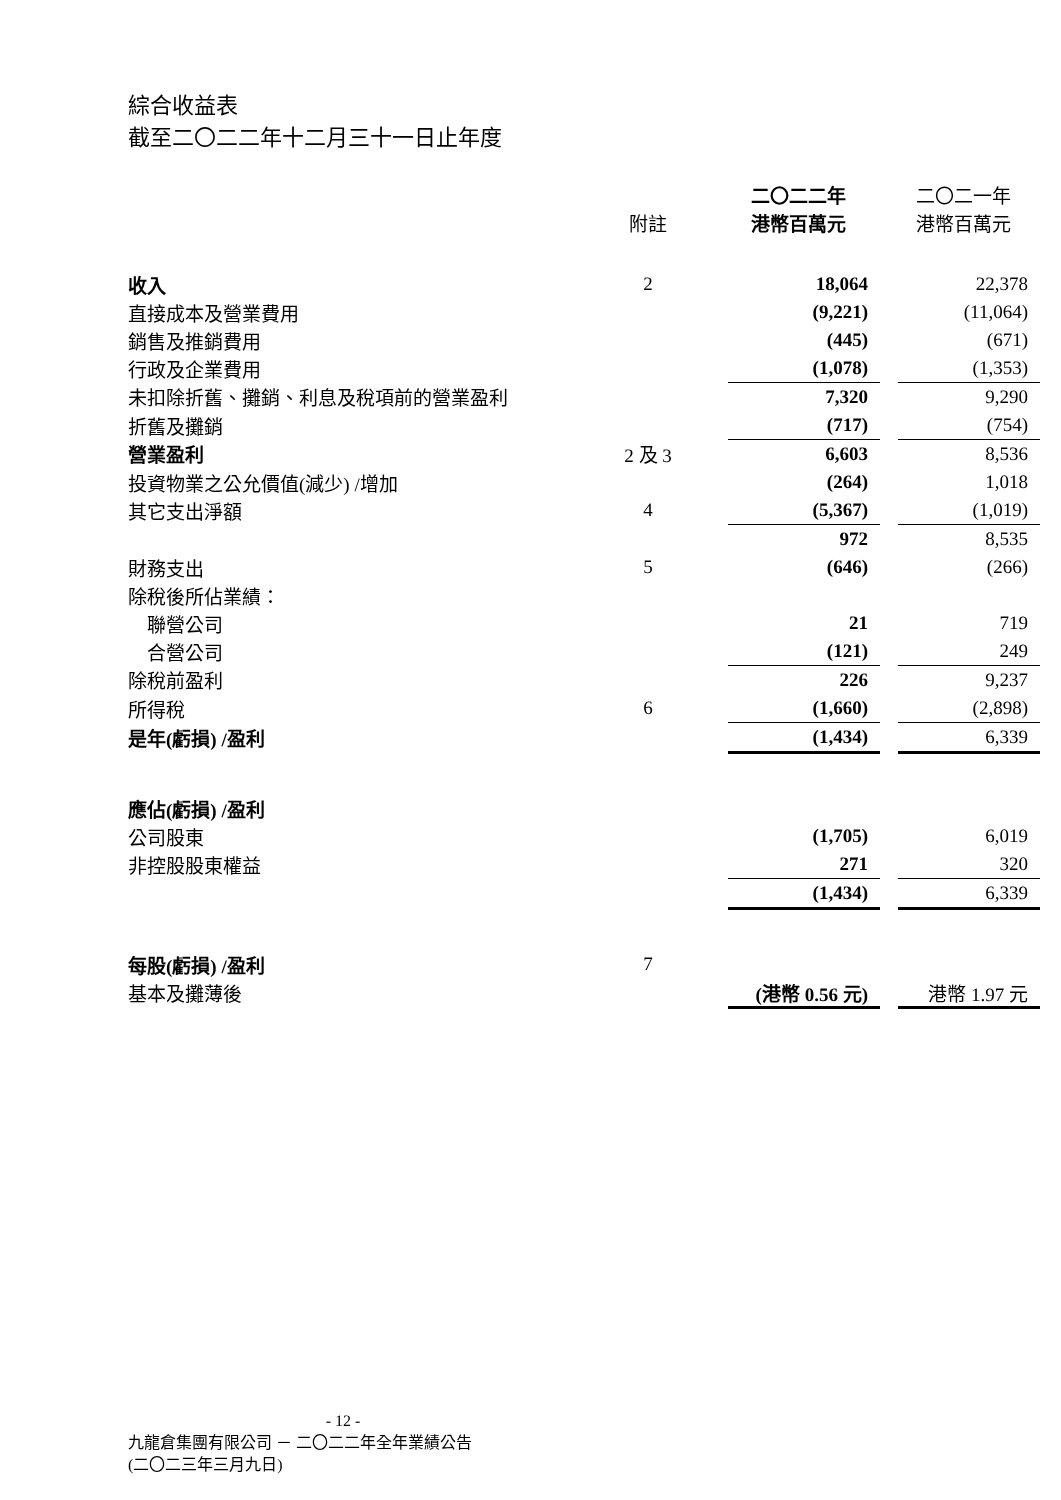綜合收益表
截至二〇二二年十二月三十一日止年度
| | | 二〇二二年 | | 二〇二一年 |
| --- | --- | --- | --- | --- |
| | 附註 | 港幣百萬元 | | 港幣百萬元 |
| 收入 | 2 | 18,064 | | 22,378 |
| 直接成本及營業費用 | | (9,221) | | (11,064) |
| 銷售及推銷費用 | | (445) | | (671) |
| 行政及企業費用 | | (1,078) | | (1,353) |
| 未扣除折舊、攤銷、利息及稅項前的營業盈利 | | 7,320 | | 9,290 |
| 折舊及攤銷 | | (717) | | (754) |
| 營業盈利 | 2 及 3 | 6,603 | | 8,536 |
| 投資物業之公允價值(減少) /增加 | | (264) | | 1,018 |
| 其它支出淨額 | 4 | (5,367) | | (1,019) |
| | | 972 | | 8,535 |
| 財務支出 | 5 | (646) | | (266) |
| 除稅後所佔業績： | | | | |
| 聯營公司 | | 21 | | 719 |
| 合營公司 | | (121) | | 249 |
| 除稅前盈利 | | 226 | | 9,237 |
| 所得稅 | 6 | (1,660) | | (2,898) |
| 是年(虧損) /盈利 | | (1,434) | | 6,339 |
| 應佔(虧損) /盈利 | | | | |
| 公司股東 | | (1,705) | | 6,019 |
| 非控股股東權益 | | 271 | | 320 |
| | | (1,434) | | 6,339 |
| 每股(虧損) /盈利 | 7 | | | |
| 基本及攤薄後 | | (港幣 0.56 元) | | 港幣 1.97 元 |
- 12 -
九龍倉集團有限公司 － 二〇二二年全年業績公告
(二〇二三年三月九日)